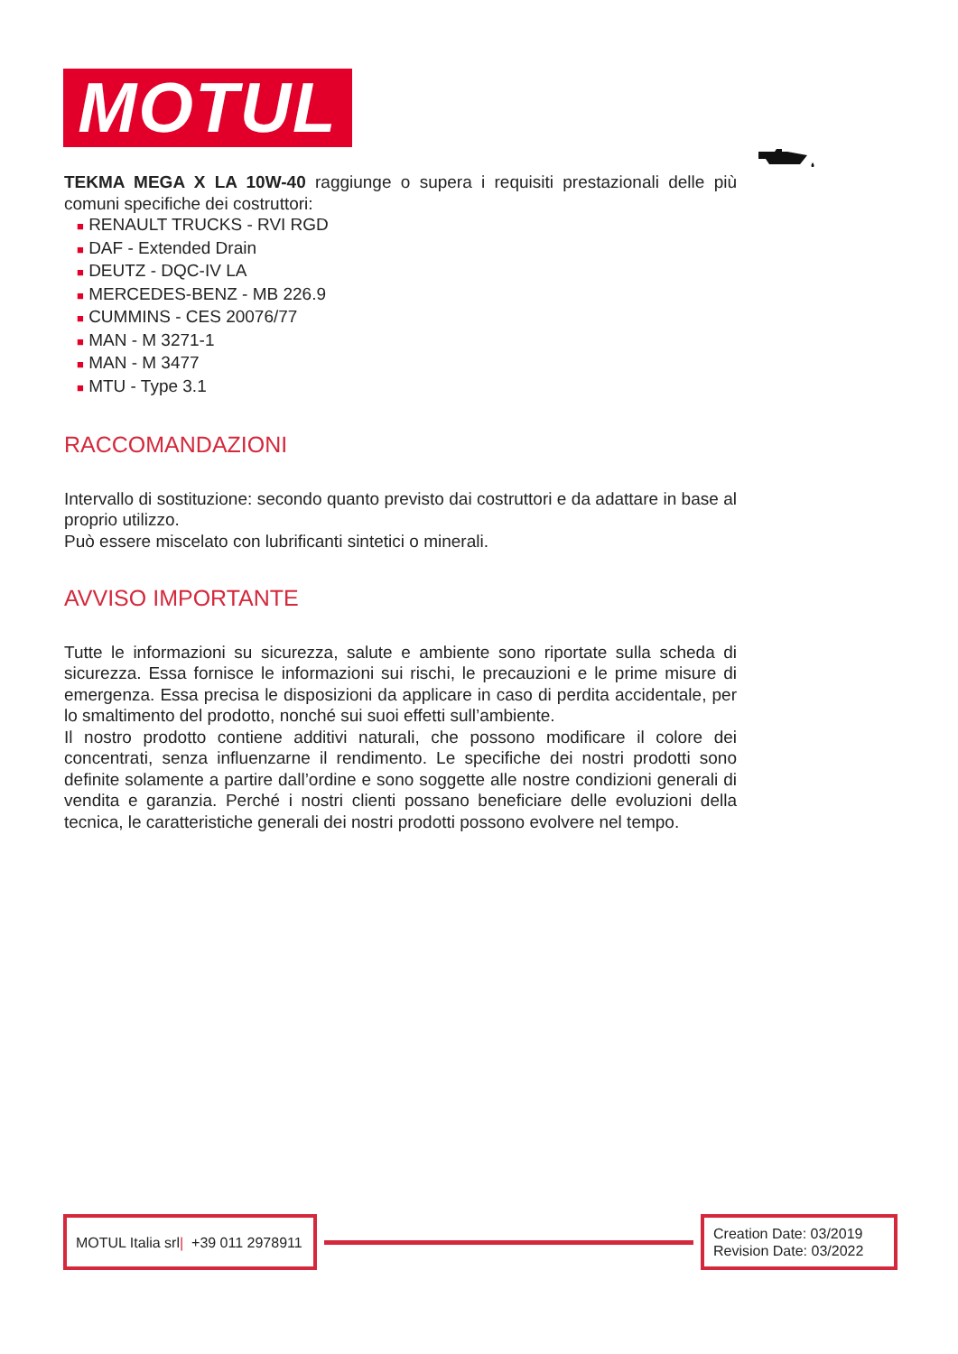MOTUL
TEKMA MEGA X LA 10W-40 raggiunge o supera i requisiti prestazionali delle più comuni specifiche dei costruttori:
■ RENAULT TRUCKS - RVI RGD
■ DAF - Extended Drain
■ DEUTZ - DQC-IV LA
■ MERCEDES-BENZ - MB 226.9
■ CUMMINS - CES 20076/77
■ MAN - M 3271-1
■ MAN - M 3477
■ MTU - Type 3.1
RACCOMANDAZIONI
Intervallo di sostituzione: secondo quanto previsto dai costruttori e da adattare in base al proprio utilizzo.
Può essere miscelato con lubrificanti sintetici o minerali.
AVVISO IMPORTANTE
Tutte le informazioni su sicurezza, salute e ambiente sono riportate sulla scheda di sicurezza. Essa fornisce le informazioni sui rischi, le precauzioni e le prime misure di emergenza. Essa precisa le disposizioni da applicare in caso di perdita accidentale, per lo smaltimento del prodotto, nonché sui suoi effetti sull’ambiente.
Il nostro prodotto contiene additivi naturali, che possono modificare il colore dei concentrati, senza influenzarne il rendimento. Le specifiche dei nostri prodotti sono definite solamente a partire dall’ordine e sono soggette alle nostre condizioni generali di vendita e garanzia. Perché i nostri clienti possano beneficiare delle evoluzioni della tecnica, le caratteristiche generali dei nostri prodotti possono evolvere nel tempo.
MOTUL Italia srl | +39 011 2978911
Creation Date: 03/2019
Revision Date: 03/2022